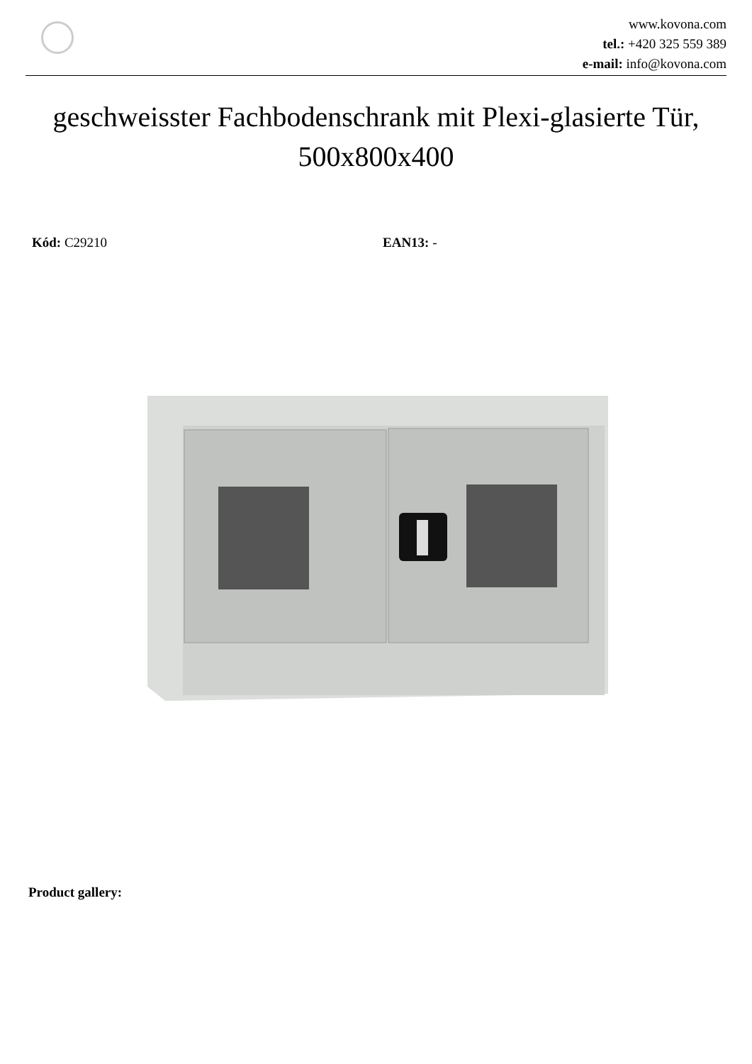www.kovona.com
tel.: +420 325 559 389
e-mail: info@kovona.com
geschweisster Fachbodenschrank mit Plexi-glasierte Tür, 500x800x400
Kód: C29210 EAN13: -
Product gallery: